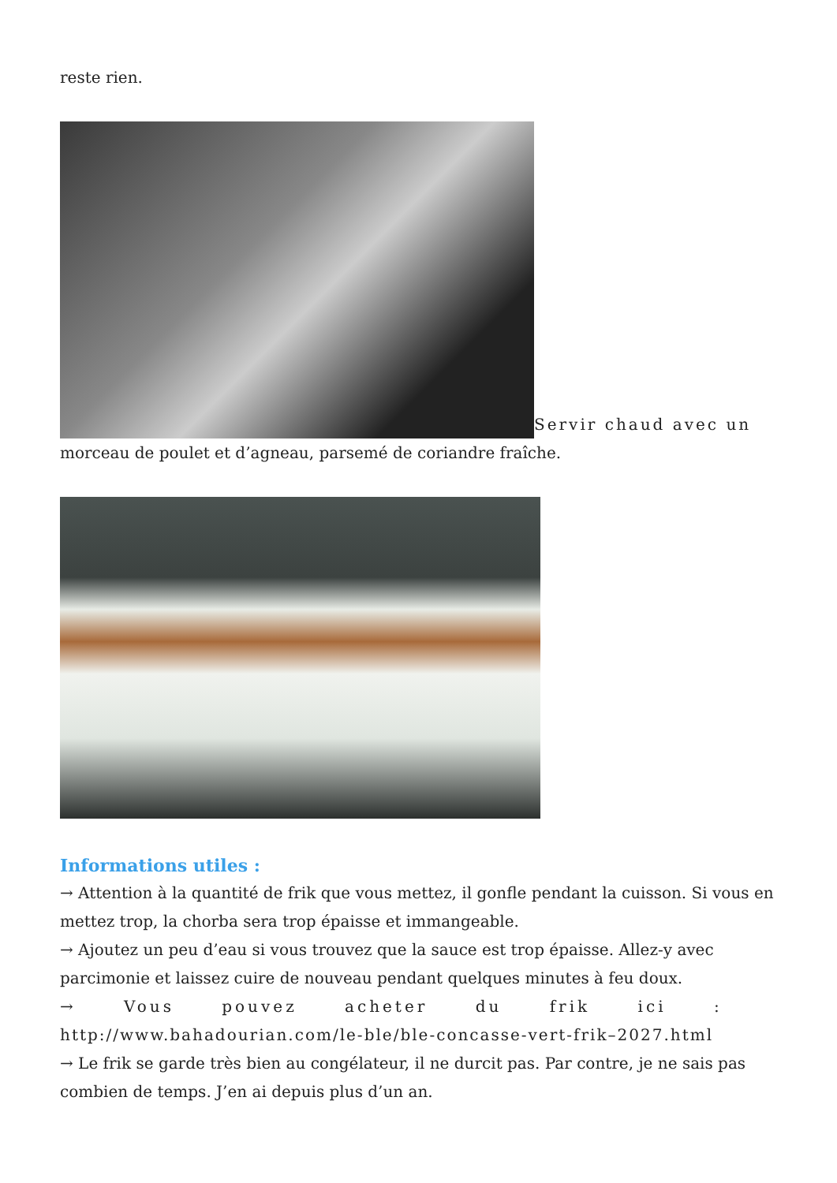reste rien.
Servir chaud avec un morceau de poulet et d’agneau, parsemé de coriandre fraîche.
Informations utiles :
→ Attention à la quantité de frik que vous mettez, il gonfle pendant la cuisson. Si vous en mettez trop, la chorba sera trop épaisse et immangeable.
→ Ajoutez un peu d’eau si vous trouvez que la sauce est trop épaisse. Allez-y avec parcimonie et laissez cuire de nouveau pendant quelques minutes à feu doux.
→ Vous pouvez acheter du frik ici :
http://www.bahadourian.com/le-ble/ble-concasse-vert-frik–2027.html
→ Le frik se garde très bien au congélateur, il ne durcit pas. Par contre, je ne sais pas combien de temps. J’en ai depuis plus d’un an.